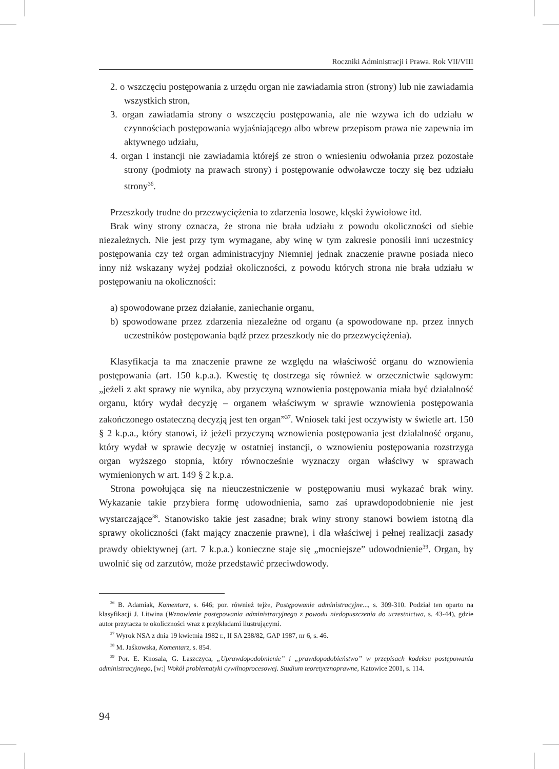Roczniki Administracji i Prawa. Rok VII/VIII
2. o wszczęciu postępowania z urzędu organ nie zawiadamia stron (strony) lub nie zawiadamia wszystkich stron,
3. organ zawiadamia strony o wszczęciu postępowania, ale nie wzywa ich do udziału w czynnościach postępowania wyjaśniającego albo wbrew przepisom prawa nie zapewnia im aktywnego udziału,
4. organ I instancji nie zawiadamia którejś ze stron o wniesieniu odwołania przez pozostałe strony (podmioty na prawach strony) i postępowanie odwoławcze toczy się bez udziału strony<sup>36</sup>.
Przeszkody trudne do przezwyciężenia to zdarzenia losowe, klęski żywiołowe itd.
Brak winy strony oznacza, że strona nie brała udziału z powodu okoliczności od siebie niezależnych. Nie jest przy tym wymagane, aby winę w tym zakresie ponosili inni uczestnicy postępowania czy też organ administracyjny Niemniej jednak znaczenie prawne posiada nieco inny niż wskazany wyżej podział okoliczności, z powodu których strona nie brała udziału w postępowaniu na okoliczności:
a) spowodowane przez działanie, zaniechanie organu,
b) spowodowane przez zdarzenia niezależne od organu (a spowodowane np. przez innych uczestników postępowania bądź przez przeszkody nie do przezwyciężenia).
Klasyfikacja ta ma znaczenie prawne ze względu na właściwość organu do wznowienia postępowania (art. 150 k.p.a.). Kwestię tę dostrzega się również w orzecznictwie sądowym: „jeżeli z akt sprawy nie wynika, aby przyczyną wznowienia postępowania miała być działalność organu, który wydał decyzję – organem właściwym w sprawie wznowienia postępowania zakończonego ostateczną decyzją jest ten organ”<sup>37</sup>. Wniosek taki jest oczywisty w świetle art. 150 § 2 k.p.a., który stanowi, iż jeżeli przyczyną wznowienia postępowania jest działalność organu, który wydał w sprawie decyzję w ostatniej instancji, o wznowieniu postępowania rozstrzyga organ wyższego stopnia, który równocześnie wyznaczy organ właściwy w sprawach wymienionych w art. 149 § 2 k.p.a.
Strona powołująca się na nieuczestniczenie w postępowaniu musi wykazać brak winy. Wykazanie takie przybiera formę udowodnienia, samo zaś uprawdopodobnienie nie jest wystarczające<sup>38</sup>. Stanowisko takie jest zasadne; brak winy strony stanowi bowiem istotną dla sprawy okoliczności (fakt mający znaczenie prawne), i dla właściwej i pełnej realizacji zasady prawdy obiektywnej (art. 7 k.p.a.) konieczne staje się „mocniejsze” udowodnienie<sup>39</sup>. Organ, by uwolnić się od zarzutów, może przedstawić przeciwdowody.
<sup>36</sup> B. Adamiak, Komentarz, s. 646; por. również tejże, Postępowanie administracyjne..., s. 309-310. Podział ten oparto na klasyfikacji J. Litwina (Wznowienie postępowania administracyjnego z powodu niedopuszczenia do uczestnictwa, s. 43-44), gdzie autor przytacza te okoliczności wraz z przykładami ilustrującymi.
<sup>37</sup> Wyrok NSA z dnia 19 kwietnia 1982 r., II SA 238/82, GAP 1987, nr 6, s. 46.
<sup>38</sup> M. Jaśkowska, Komentarz, s. 854.
<sup>39</sup> Por. E. Knosala, G. Łaszczyca, „Uprawdopodobnienie” i „prawdopodobieństwo” w przepisach kodeksu postępowania administracyjnego, [w:] Wokół problematyki cywilnoprocesowej. Studium teoretycznoprawne, Katowice 2001, s. 114.
94